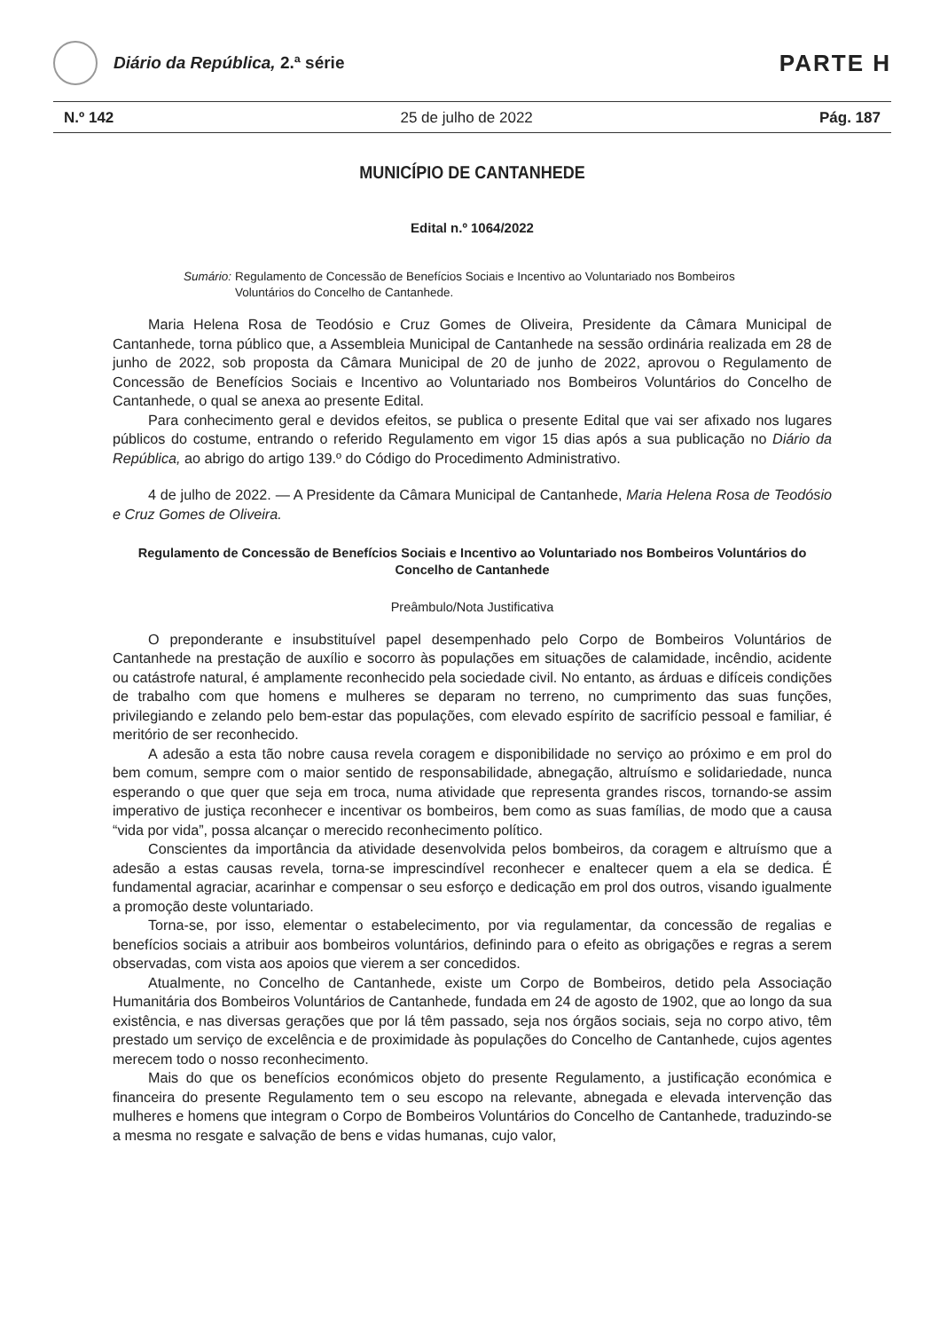Diário da República, 2.ª série
PARTE H
N.º 142 25 de julho de 2022 Pág. 187
MUNICÍPIO DE CANTANHEDE
Edital n.º 1064/2022
Sumário: Regulamento de Concessão de Benefícios Sociais e Incentivo ao Voluntariado nos Bombeiros Voluntários do Concelho de Cantanhede.
Maria Helena Rosa de Teodósio e Cruz Gomes de Oliveira, Presidente da Câmara Municipal de Cantanhede, torna público que, a Assembleia Municipal de Cantanhede na sessão ordinária realizada em 28 de junho de 2022, sob proposta da Câmara Municipal de 20 de junho de 2022, aprovou o Regulamento de Concessão de Benefícios Sociais e Incentivo ao Voluntariado nos Bombeiros Voluntários do Concelho de Cantanhede, o qual se anexa ao presente Edital.
Para conhecimento geral e devidos efeitos, se publica o presente Edital que vai ser afixado nos lugares públicos do costume, entrando o referido Regulamento em vigor 15 dias após a sua publicação no Diário da República, ao abrigo do artigo 139.º do Código do Procedimento Administrativo.
4 de julho de 2022. — A Presidente da Câmara Municipal de Cantanhede, Maria Helena Rosa de Teodósio e Cruz Gomes de Oliveira.
Regulamento de Concessão de Benefícios Sociais e Incentivo ao Voluntariado nos Bombeiros Voluntários do Concelho de Cantanhede
Preâmbulo/Nota Justificativa
O preponderante e insubstituível papel desempenhado pelo Corpo de Bombeiros Voluntários de Cantanhede na prestação de auxílio e socorro às populações em situações de calamidade, incêndio, acidente ou catástrofe natural, é amplamente reconhecido pela sociedade civil. No entanto, as árduas e difíceis condições de trabalho com que homens e mulheres se deparam no terreno, no cumprimento das suas funções, privilegiando e zelando pelo bem-estar das populações, com elevado espírito de sacrifício pessoal e familiar, é meritório de ser reconhecido.
A adesão a esta tão nobre causa revela coragem e disponibilidade no serviço ao próximo e em prol do bem comum, sempre com o maior sentido de responsabilidade, abnegação, altruísmo e solidariedade, nunca esperando o que quer que seja em troca, numa atividade que representa grandes riscos, tornando-se assim imperativo de justiça reconhecer e incentivar os bombeiros, bem como as suas famílias, de modo que a causa “vida por vida”, possa alcançar o merecido reconhecimento político.
Conscientes da importância da atividade desenvolvida pelos bombeiros, da coragem e altruísmo que a adesão a estas causas revela, torna-se imprescindível reconhecer e enaltecer quem a ela se dedica. É fundamental agraciar, acarinhar e compensar o seu esforço e dedicação em prol dos outros, visando igualmente a promoção deste voluntariado.
Torna-se, por isso, elementar o estabelecimento, por via regulamentar, da concessão de regalias e benefícios sociais a atribuir aos bombeiros voluntários, definindo para o efeito as obrigações e regras a serem observadas, com vista aos apoios que vierem a ser concedidos.
Atualmente, no Concelho de Cantanhede, existe um Corpo de Bombeiros, detido pela Associação Humanitária dos Bombeiros Voluntários de Cantanhede, fundada em 24 de agosto de 1902, que ao longo da sua existência, e nas diversas gerações que por lá têm passado, seja nos órgãos sociais, seja no corpo ativo, têm prestado um serviço de excelência e de proximidade às populações do Concelho de Cantanhede, cujos agentes merecem todo o nosso reconhecimento.
Mais do que os benefícios económicos objeto do presente Regulamento, a justificação económica e financeira do presente Regulamento tem o seu escopo na relevante, abnegada e elevada intervenção das mulheres e homens que integram o Corpo de Bombeiros Voluntários do Concelho de Cantanhede, traduzindo-se a mesma no resgate e salvação de bens e vidas humanas, cujo valor,